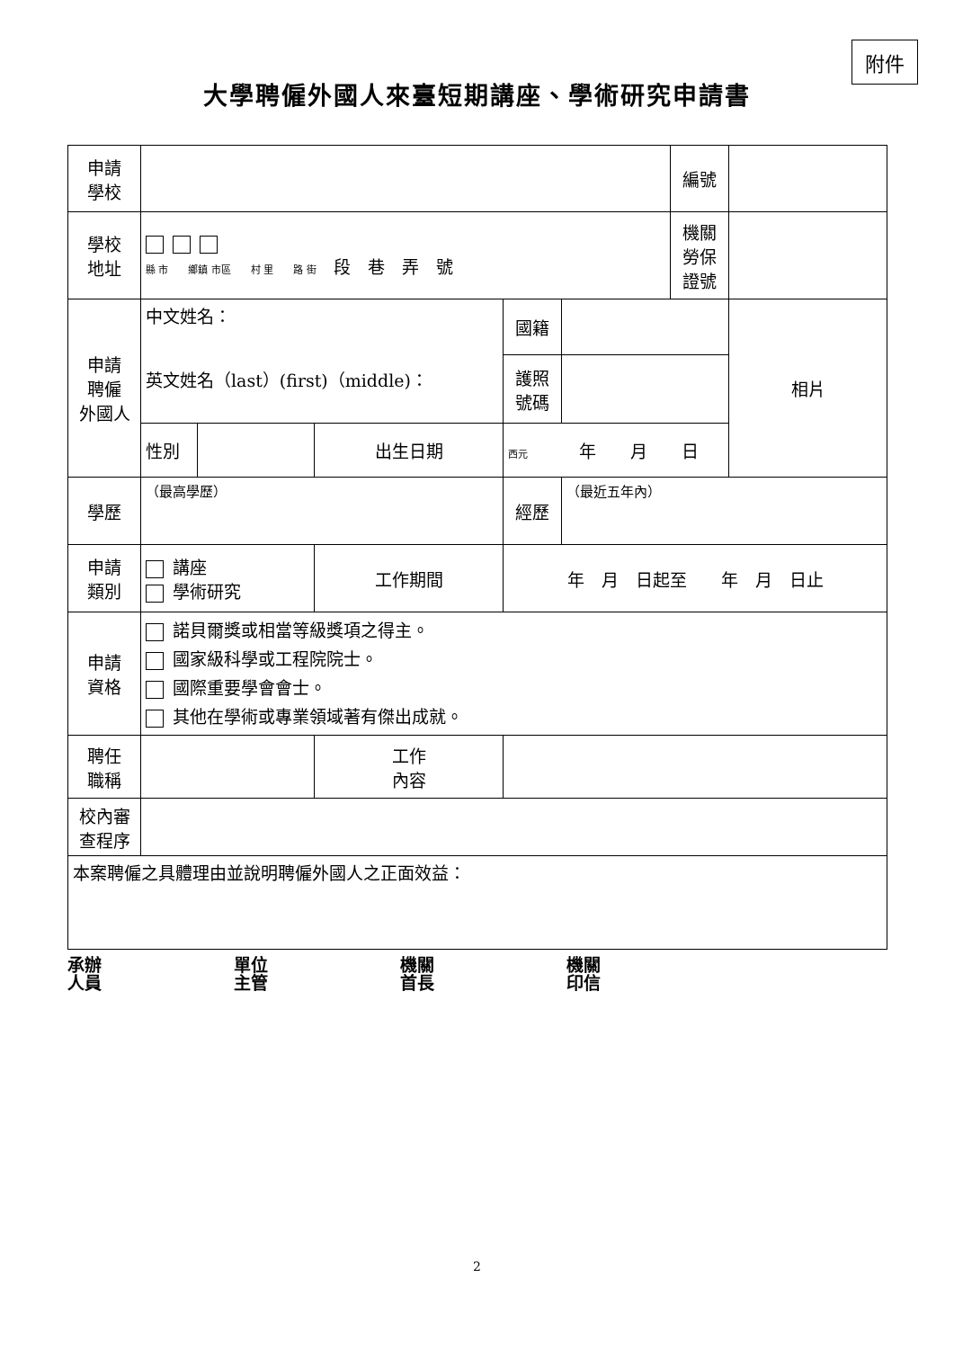附件
大學聘僱外國人來臺短期講座、學術研究申請書
| 申請 學校 | | | | | | 編號 | |
| 學校 地址 | 縣 市 鄉鎮 市區 村 里 路 街 段 巷 弄 號 | | | | | 機關 勞保 證號 | |
| 申請 聘僱 外國人 | 中文姓名： 英文姓名（last）(first)（middle)： | | | 國籍 | | | 相片 |
| | | | | 護照 號碼 | | | |
| | 性別 | | 出生日期 | 西元 年 月 日 | | | |
| 學歷 | （最高學歷） | | | 經歷 | （最近五年內） | | |
| 申請 類別 | 講座 學術研究 | | 工作期間 | 年 月 日起至 年 月 日止 | | | |
| 申請 資格 | 諾貝爾獎或相當等級獎項之得主。 國家級科學或工程院院士。 國際重要學會會士。 其他在學術或專業領域著有傑出成就。 | | | | | | |
| 聘任 職稱 | | | 工作 內容 | | | | |
| 校內審 查程序 | | | | | | | |
| 本案聘僱之具體理由並說明聘僱外國人之正面效益： | | | | | | | |
承辦
人員
單位
主管
機關
首長
機關
印信
2